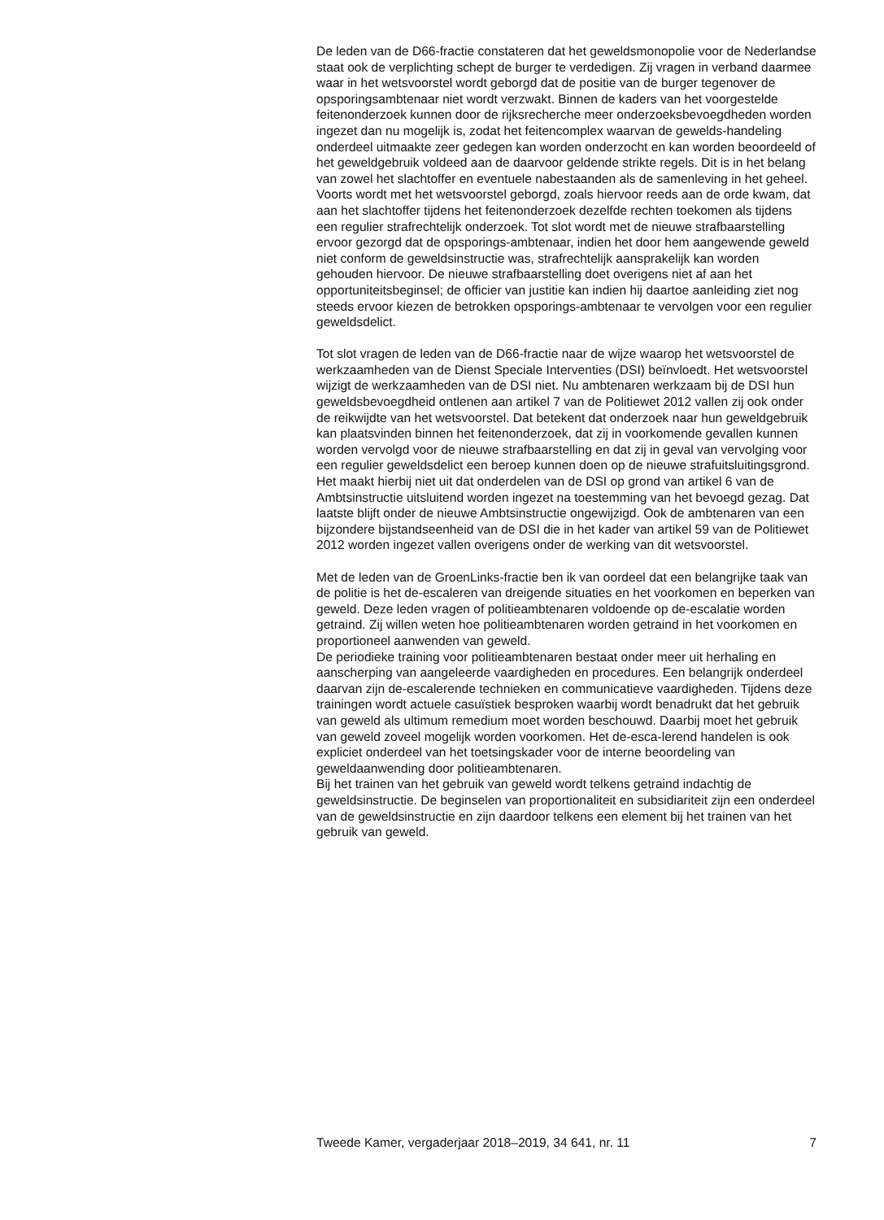De leden van de D66-fractie constateren dat het geweldsmonopolie voor de Nederlandse staat ook de verplichting schept de burger te verdedigen. Zij vragen in verband daarmee waar in het wetsvoorstel wordt geborgd dat de positie van de burger tegenover de opsporingsambtenaar niet wordt verzwakt. Binnen de kaders van het voorgestelde feitenonderzoek kunnen door de rijksrecherche meer onderzoeksbevoegdheden worden ingezet dan nu mogelijk is, zodat het feitencomplex waarvan de gewelds-handeling onderdeel uitmaakte zeer gedegen kan worden onderzocht en kan worden beoordeeld of het geweldgebruik voldeed aan de daarvoor geldende strikte regels. Dit is in het belang van zowel het slachtoffer en eventuele nabestaanden als de samenleving in het geheel. Voorts wordt met het wetsvoorstel geborgd, zoals hiervoor reeds aan de orde kwam, dat aan het slachtoffer tijdens het feitenonderzoek dezelfde rechten toekomen als tijdens een regulier strafrechtelijk onderzoek. Tot slot wordt met de nieuwe strafbaarstelling ervoor gezorgd dat de opsporings-ambtenaar, indien het door hem aangewende geweld niet conform de geweldsinstructie was, strafrechtelijk aansprakelijk kan worden gehouden hiervoor. De nieuwe strafbaarstelling doet overigens niet af aan het opportuniteitsbeginsel; de officier van justitie kan indien hij daartoe aanleiding ziet nog steeds ervoor kiezen de betrokken opsporings-ambtenaar te vervolgen voor een regulier geweldsdelict.
Tot slot vragen de leden van de D66-fractie naar de wijze waarop het wetsvoorstel de werkzaamheden van de Dienst Speciale Interventies (DSI) beïnvloedt. Het wetsvoorstel wijzigt de werkzaamheden van de DSI niet. Nu ambtenaren werkzaam bij de DSI hun geweldsbevoegdheid ontlenen aan artikel 7 van de Politiewet 2012 vallen zij ook onder de reikwijdte van het wetsvoorstel. Dat betekent dat onderzoek naar hun geweldgebruik kan plaatsvinden binnen het feitenonderzoek, dat zij in voorkomende gevallen kunnen worden vervolgd voor de nieuwe strafbaarstelling en dat zij in geval van vervolging voor een regulier geweldsdelict een beroep kunnen doen op de nieuwe strafuitsluitingsgrond. Het maakt hierbij niet uit dat onderdelen van de DSI op grond van artikel 6 van de Ambtsinstructie uitsluitend worden ingezet na toestemming van het bevoegd gezag. Dat laatste blijft onder de nieuwe Ambtsinstructie ongewijzigd. Ook de ambtenaren van een bijzondere bijstandseenheid van de DSI die in het kader van artikel 59 van de Politiewet 2012 worden ingezet vallen overigens onder de werking van dit wetsvoorstel.
Met de leden van de GroenLinks-fractie ben ik van oordeel dat een belangrijke taak van de politie is het de-escaleren van dreigende situaties en het voorkomen en beperken van geweld. Deze leden vragen of politieambtenaren voldoende op de-escalatie worden getraind. Zij willen weten hoe politieambtenaren worden getraind in het voorkomen en proportioneel aanwenden van geweld.
De periodieke training voor politieambtenaren bestaat onder meer uit herhaling en aanscherping van aangeleerde vaardigheden en procedures. Een belangrijk onderdeel daarvan zijn de-escalerende technieken en communicatieve vaardigheden. Tijdens deze trainingen wordt actuele casuïstiek besproken waarbij wordt benadrukt dat het gebruik van geweld als ultimum remedium moet worden beschouwd. Daarbij moet het gebruik van geweld zoveel mogelijk worden voorkomen. Het de-esca-lerend handelen is ook expliciet onderdeel van het toetsingskader voor de interne beoordeling van geweldaanwending door politieambtenaren.
Bij het trainen van het gebruik van geweld wordt telkens getraind indachtig de geweldsinstructie. De beginselen van proportionaliteit en subsidiariteit zijn een onderdeel van de geweldsinstructie en zijn daardoor telkens een element bij het trainen van het gebruik van geweld.
Tweede Kamer, vergaderjaar 2018–2019, 34 641, nr. 11 7